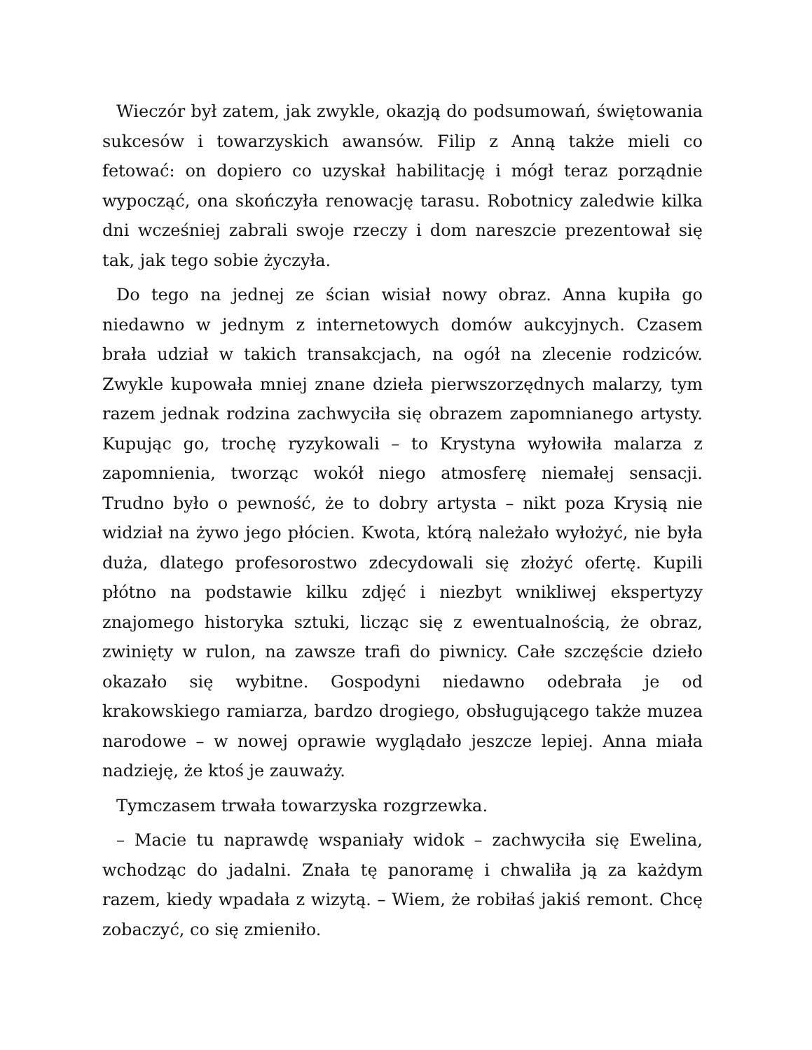Wieczór był zatem, jak zwykle, okazją do podsumowań, świętowania sukcesów i towarzyskich awansów. Filip z Anną także mieli co fetować: on dopiero co uzyskał habilitację i mógł teraz porządnie wypocząć, ona skończyła renowację tarasu. Robotnicy zaledwie kilka dni wcześniej zabrali swoje rzeczy i dom nareszcie prezentował się tak, jak tego sobie życzyła.
Do tego na jednej ze ścian wisiał nowy obraz. Anna kupiła go niedawno w jednym z internetowych domów aukcyjnych. Czasem brała udział w takich transakcjach, na ogół na zlecenie rodziców. Zwykle kupowała mniej znane dzieła pierwszorzędnych malarzy, tym razem jednak rodzina zachwyciła się obrazem zapomnianego artysty. Kupując go, trochę ryzykowali – to Krystyna wyłowiła malarza z zapomnienia, tworząc wokół niego atmosferę niemałej sensacji. Trudno było o pewność, że to dobry artysta – nikt poza Krysią nie widział na żywo jego płócien. Kwota, którą należało wyłożyć, nie była duża, dlatego profesorostwo zdecydowali się złożyć ofertę. Kupili płótno na podstawie kilku zdjęć i niezbyt wnikliwej ekspertyzy znajomego historyka sztuki, licząc się z ewentualnością, że obraz, zwinięty w rulon, na zawsze trafi do piwnicy. Całe szczęście dzieło okazało się wybitne. Gospodyni niedawno odebrała je od krakowskiego ramiarza, bardzo drogiego, obsługującego także muzea narodowe – w nowej oprawie wyglądało jeszcze lepiej. Anna miała nadzieję, że ktoś je zauważy.
Tymczasem trwała towarzyska rozgrzewka.
– Macie tu naprawdę wspaniały widok – zachwyciła się Ewelina, wchodząc do jadalni. Znała tę panoramę i chwaliła ją za każdym razem, kiedy wpadała z wizytą. – Wiem, że robiłaś jakiś remont. Chcę zobaczyć, co się zmieniło.